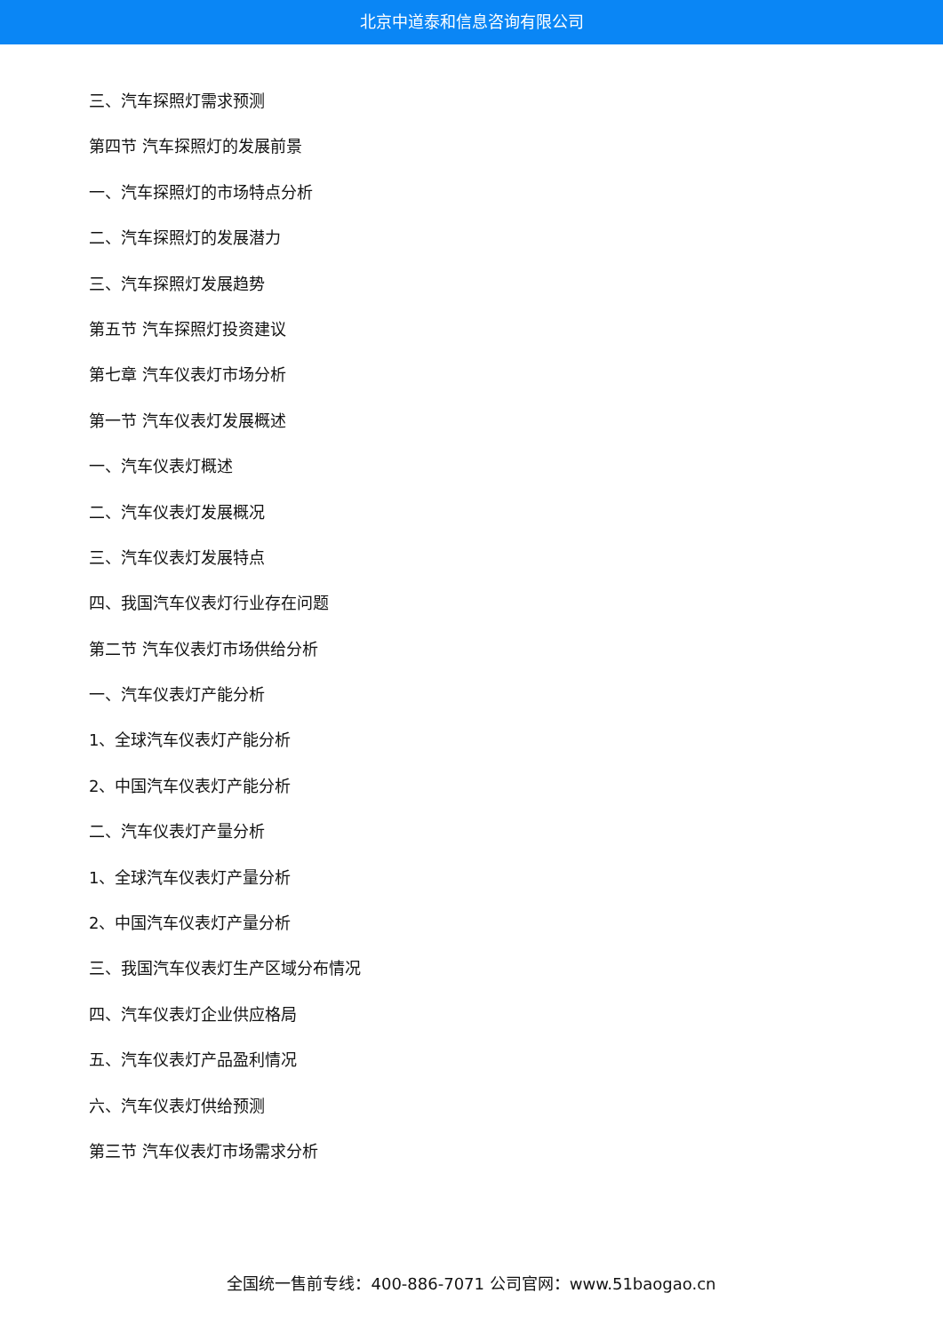北京中道泰和信息咨询有限公司
三、汽车探照灯需求预测
第四节 汽车探照灯的发展前景
一、汽车探照灯的市场特点分析
二、汽车探照灯的发展潜力
三、汽车探照灯发展趋势
第五节 汽车探照灯投资建议
第七章 汽车仪表灯市场分析
第一节 汽车仪表灯发展概述
一、汽车仪表灯概述
二、汽车仪表灯发展概况
三、汽车仪表灯发展特点
四、我国汽车仪表灯行业存在问题
第二节 汽车仪表灯市场供给分析
一、汽车仪表灯产能分析
1、全球汽车仪表灯产能分析
2、中国汽车仪表灯产能分析
二、汽车仪表灯产量分析
1、全球汽车仪表灯产量分析
2、中国汽车仪表灯产量分析
三、我国汽车仪表灯生产区域分布情况
四、汽车仪表灯企业供应格局
五、汽车仪表灯产品盈利情况
六、汽车仪表灯供给预测
第三节 汽车仪表灯市场需求分析
全国统一售前专线：400-886-7071 公司官网：www.51baogao.cn